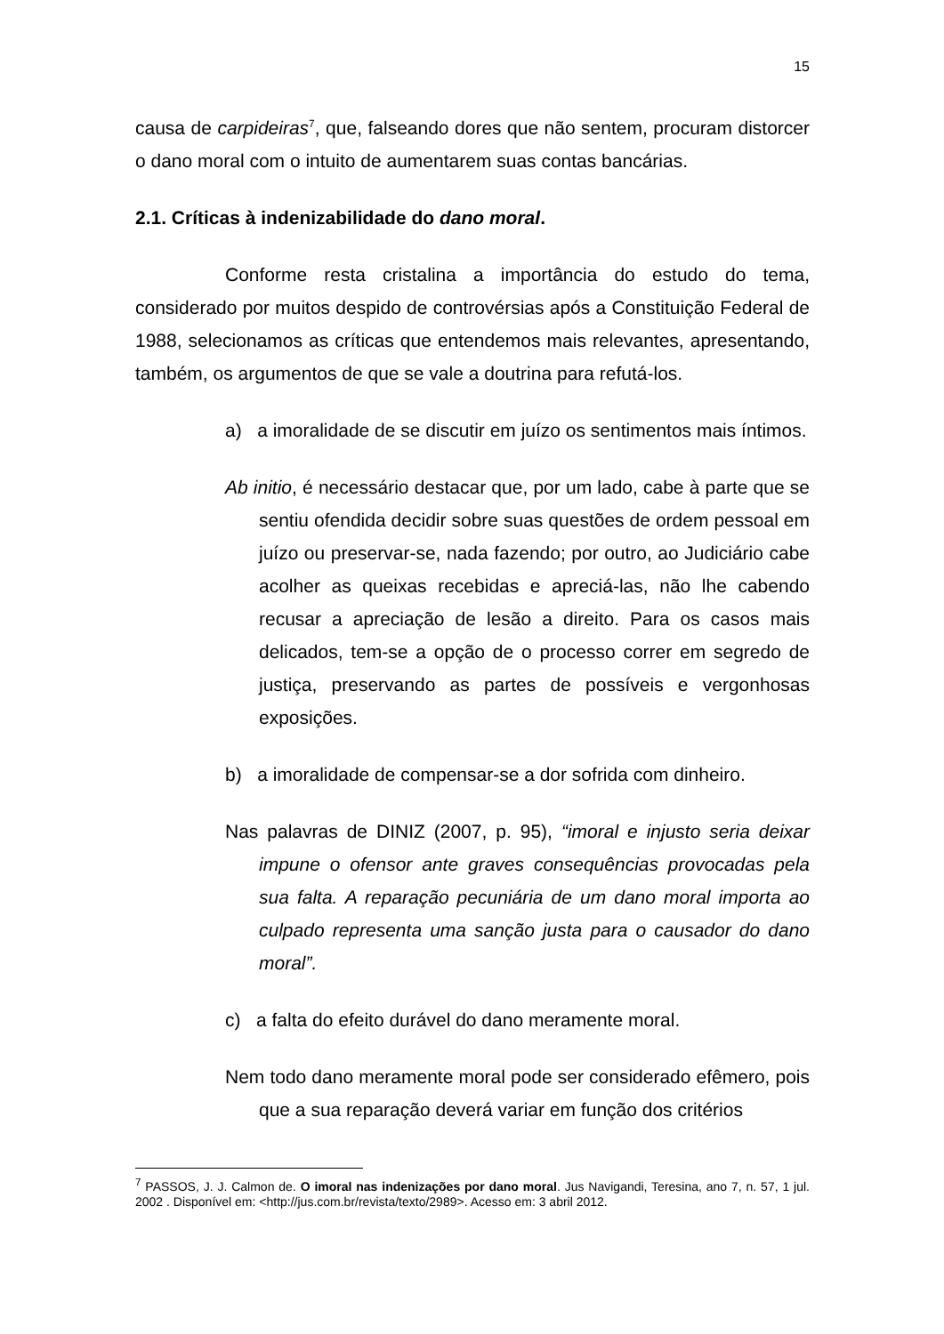15
causa de carpideiras<sup>7</sup>, que, falseando dores que não sentem, procuram distorcer o dano moral com o intuito de aumentarem suas contas bancárias.
2.1. Críticas à indenizabilidade do dano moral.
Conforme resta cristalina a importância do estudo do tema, considerado por muitos despido de controvérsias após a Constituição Federal de 1988, selecionamos as críticas que entendemos mais relevantes, apresentando, também, os argumentos de que se vale a doutrina para refutá-los.
a) a imoralidade de se discutir em juízo os sentimentos mais íntimos.
Ab initio, é necessário destacar que, por um lado, cabe à parte que se sentiu ofendida decidir sobre suas questões de ordem pessoal em juízo ou preservar-se, nada fazendo; por outro, ao Judiciário cabe acolher as queixas recebidas e apreciá-las, não lhe cabendo recusar a apreciação de lesão a direito. Para os casos mais delicados, tem-se a opção de o processo correr em segredo de justiça, preservando as partes de possíveis e vergonhosas exposições.
b) a imoralidade de compensar-se a dor sofrida com dinheiro.
Nas palavras de DINIZ (2007, p. 95), “imoral e injusto seria deixar impune o ofensor ante graves consequências provocadas pela sua falta. A reparação pecuniária de um dano moral importa ao culpado representa uma sanção justa para o causador do dano moral”.
c) a falta do efeito durável do dano meramente moral.
Nem todo dano meramente moral pode ser considerado efêmero, pois que a sua reparação deverá variar em função dos critérios
<sup>7</sup> PASSOS, J. J. Calmon de. O imoral nas indenizações por dano moral. Jus Navigandi, Teresina, ano 7, n. 57, 1 jul. 2002 . Disponível em: <http://jus.com.br/revista/texto/2989>. Acesso em: 3 abril 2012.